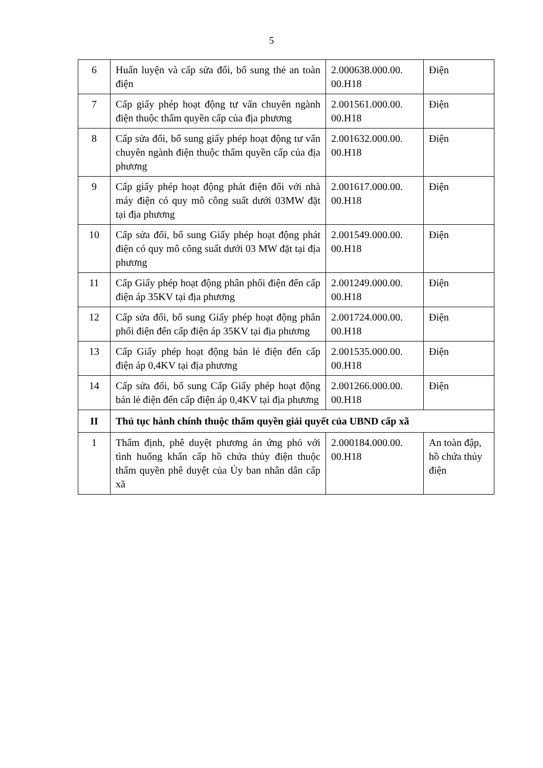5
| 6 | Huấn luyện và cấp sửa đổi, bổ sung thẻ an toàn điện | 2.000638.000.00. 00.H18 | Điện |
| 7 | Cấp giấy phép hoạt động tư vấn chuyên ngành điện thuộc thẩm quyền cấp của địa phương | 2.001561.000.00. 00.H18 | Điện |
| 8 | Cấp sửa đổi, bổ sung giấy phép hoạt động tư vấn chuyên ngành điện thuộc thẩm quyền cấp của địa phương | 2.001632.000.00. 00.H18 | Điện |
| 9 | Cấp giấy phép hoạt động phát điện đối với nhà máy điện có quy mô công suất dưới 03MW đặt tại địa phương | 2.001617.000.00. 00.H18 | Điện |
| 10 | Cấp sửa đổi, bổ sung Giấy phép hoạt động phát điện có quy mô công suất dưới 03 MW đặt tại địa phương | 2.001549.000.00. 00.H18 | Điện |
| 11 | Cấp Giấy phép hoạt động phân phối điện đến cấp điện áp 35KV tại địa phương | 2.001249.000.00. 00.H18 | Điện |
| 12 | Cấp sửa đổi, bổ sung Giấy phép hoạt động phân phối điện đến cấp điện áp 35KV tại địa phương | 2.001724.000.00. 00.H18 | Điện |
| 13 | Cấp Giấy phép hoạt động bán lẻ điện đến cấp điện áp 0,4KV tại địa phương | 2.001535.000.00. 00.H18 | Điện |
| 14 | Cấp sửa đổi, bổ sung Cấp Giấy phép hoạt động bán lẻ điện đến cấp điện áp 0,4KV tại địa phương | 2.001266.000.00. 00.H18 | Điện |
| II | Thủ tục hành chính thuộc thẩm quyền giải quyết của UBND cấp xã | | |
| 1 | Thẩm định, phê duyệt phương án ứng phó với tình huống khẩn cấp hồ chứa thủy điện thuộc thẩm quyền phê duyệt của Ủy ban nhân dân cấp xã | 2.000184.000.00. 00.H18 | An toàn đập, hồ chứa thủy điện |